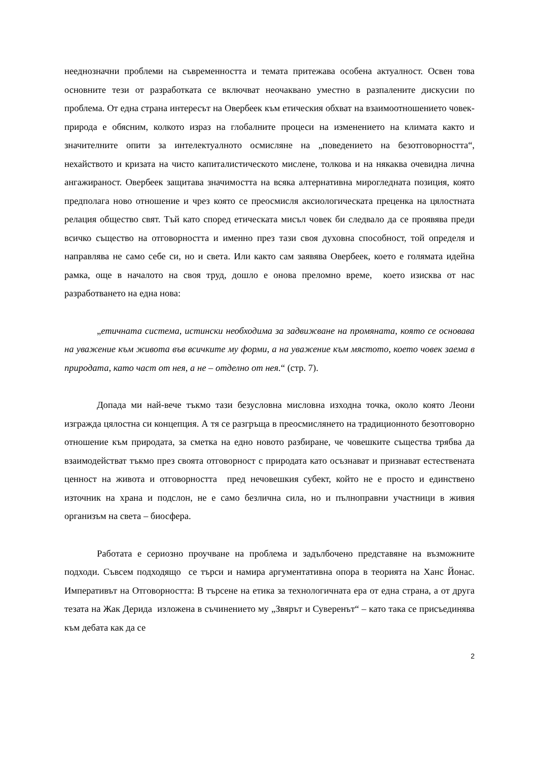нееднозначни проблеми на съвременността и темата притежава особена актуалност. Освен това основните тези от разработката се включват неочаквано уместно в разпалените дискусии по проблема. От една страна интересът на Овербеек към етическия обхват на взаимоотношението човек-природа е обясним, колкото израз на глобалните процеси на изменението на климата както и значителните опити за интелектуалното осмисляне на „поведението на безотговорността“, нехайството и кризата на чисто капиталистическото мислене, толкова и на някаква очевидна лична ангажираност. Овербеек защитава значимостта на всяка алтернативна мирогледната позиция, която предполага ново отношение и чрез която се преосмисля аксиологическата преценка на цялостната релация общество свят. Тъй като според етическата мисъл човек би следвало да се проявява преди всичко същество на отговорността и именно през тази своя духовна способност, той определя и направлява не само себе си, но и света. Или както сам заявява Овербеек, което е голямата идейна рамка, още в началото на своя труд, дошло е онова преломно време, което изисква от нас разработването на една нова:
„етичната система, истински необходима за задвижване на промяната, която се основава на уважение към живота във всичките му форми, а на уважение към мястото, което човек заема в природата, като част от нея, а не – отделно от нея.“ (стр. 7).
Допада ми най-вече тъкмо тази безусловна мисловна изходна точка, около която Леони изгражда цялостна си концепция. А тя се разгръща в преосмислянето на традиционното безотговорно отношение към природата, за сметка на едно новото разбиране, че човешките същества трябва да взаимодействат тъкмо през своята отговорност с природата като осъзнават и признават естествената ценност на живота и отговорността пред нечовешкия субект, който не е просто и единствено източник на храна и подслон, не е само безлична сила, но и пълноправни участници в живия организъм на света – биосфера.
Работата е сериозно проучване на проблема и задълбочено представяне на възможните подходи. Съвсем подходящо се търси и намира аргументативна опора в теорията на Ханс Йонас. Императивът на Отговорността: В търсене на етика за технологичната ера от една страна, а от друга тезата на Жак Дерида изложена в съчинението му „Звярът и Суверенът“ – като така се присъединява към дебата как да се
2